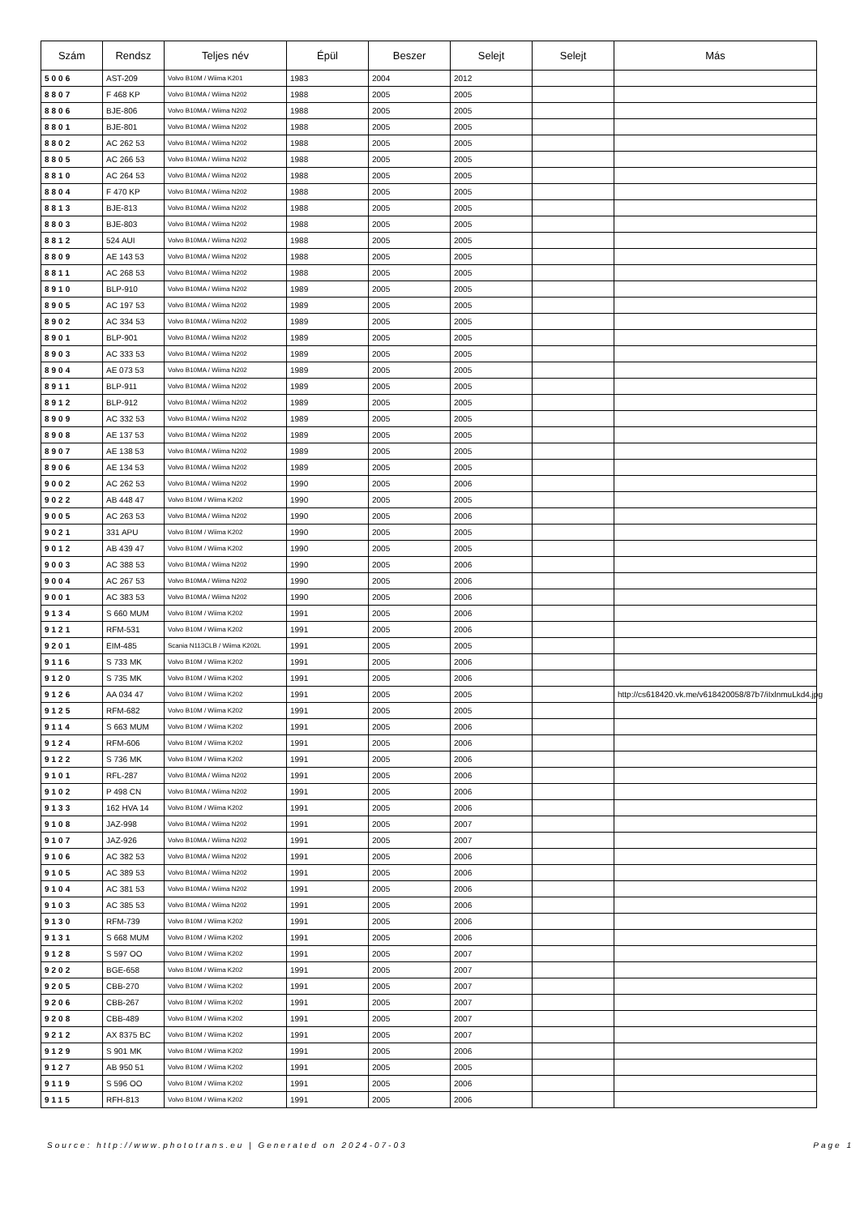| Szám | Rendsz | Teljes név | Épül | Beszer | Selejt | Selejt | Más |
| --- | --- | --- | --- | --- | --- | --- | --- |
| 5006 | AST-209 | Volvo B10M / Wiima K201 | 1983 | 2004 | 2012 | | |
| 8807 | F 468 KP | Volvo B10MA / Wiima N202 | 1988 | 2005 | 2005 | | |
| 8806 | BJE-806 | Volvo B10MA / Wiima N202 | 1988 | 2005 | 2005 | | |
| 8801 | BJE-801 | Volvo B10MA / Wiima N202 | 1988 | 2005 | 2005 | | |
| 8802 | AC 262 53 | Volvo B10MA / Wiima N202 | 1988 | 2005 | 2005 | | |
| 8805 | AC 266 53 | Volvo B10MA / Wiima N202 | 1988 | 2005 | 2005 | | |
| 8810 | AC 264 53 | Volvo B10MA / Wiima N202 | 1988 | 2005 | 2005 | | |
| 8804 | F 470 KP | Volvo B10MA / Wiima N202 | 1988 | 2005 | 2005 | | |
| 8813 | BJE-813 | Volvo B10MA / Wiima N202 | 1988 | 2005 | 2005 | | |
| 8803 | BJE-803 | Volvo B10MA / Wiima N202 | 1988 | 2005 | 2005 | | |
| 8812 | 524 AUI | Volvo B10MA / Wiima N202 | 1988 | 2005 | 2005 | | |
| 8809 | AE 143 53 | Volvo B10MA / Wiima N202 | 1988 | 2005 | 2005 | | |
| 8811 | AC 268 53 | Volvo B10MA / Wiima N202 | 1988 | 2005 | 2005 | | |
| 8910 | BLP-910 | Volvo B10MA / Wiima N202 | 1989 | 2005 | 2005 | | |
| 8905 | AC 197 53 | Volvo B10MA / Wiima N202 | 1989 | 2005 | 2005 | | |
| 8902 | AC 334 53 | Volvo B10MA / Wiima N202 | 1989 | 2005 | 2005 | | |
| 8901 | BLP-901 | Volvo B10MA / Wiima N202 | 1989 | 2005 | 2005 | | |
| 8903 | AC 333 53 | Volvo B10MA / Wiima N202 | 1989 | 2005 | 2005 | | |
| 8904 | AE 073 53 | Volvo B10MA / Wiima N202 | 1989 | 2005 | 2005 | | |
| 8911 | BLP-911 | Volvo B10MA / Wiima N202 | 1989 | 2005 | 2005 | | |
| 8912 | BLP-912 | Volvo B10MA / Wiima N202 | 1989 | 2005 | 2005 | | |
| 8909 | AC 332 53 | Volvo B10MA / Wiima N202 | 1989 | 2005 | 2005 | | |
| 8908 | AE 137 53 | Volvo B10MA / Wiima N202 | 1989 | 2005 | 2005 | | |
| 8907 | AE 138 53 | Volvo B10MA / Wiima N202 | 1989 | 2005 | 2005 | | |
| 8906 | AE 134 53 | Volvo B10MA / Wiima N202 | 1989 | 2005 | 2005 | | |
| 9002 | AC 262 53 | Volvo B10MA / Wiima N202 | 1990 | 2005 | 2006 | | |
| 9022 | AB 448 47 | Volvo B10M / Wiima K202 | 1990 | 2005 | 2005 | | |
| 9005 | AC 263 53 | Volvo B10MA / Wiima N202 | 1990 | 2005 | 2006 | | |
| 9021 | 331 APU | Volvo B10M / Wiima K202 | 1990 | 2005 | 2005 | | |
| 9012 | AB 439 47 | Volvo B10M / Wiima K202 | 1990 | 2005 | 2005 | | |
| 9003 | AC 388 53 | Volvo B10MA / Wiima N202 | 1990 | 2005 | 2006 | | |
| 9004 | AC 267 53 | Volvo B10MA / Wiima N202 | 1990 | 2005 | 2006 | | |
| 9001 | AC 383 53 | Volvo B10MA / Wiima N202 | 1990 | 2005 | 2006 | | |
| 9134 | S 660 MUM | Volvo B10M / Wiima K202 | 1991 | 2005 | 2006 | | |
| 9121 | RFM-531 | Volvo B10M / Wiima K202 | 1991 | 2005 | 2006 | | |
| 9201 | EIM-485 | Scania N113CLB / Wiima K202L | 1991 | 2005 | 2005 | | |
| 9116 | S 733 MK | Volvo B10M / Wiima K202 | 1991 | 2005 | 2006 | | |
| 9120 | S 735 MK | Volvo B10M / Wiima K202 | 1991 | 2005 | 2006 | | |
| 9126 | AA 034 47 | Volvo B10M / Wiima K202 | 1991 | 2005 | 2005 | | http://cs618420.vk.me/v618420058/87b7/iIxlnmuLkd4.jpg |
| 9125 | RFM-682 | Volvo B10M / Wiima K202 | 1991 | 2005 | 2005 | | |
| 9114 | S 663 MUM | Volvo B10M / Wiima K202 | 1991 | 2005 | 2006 | | |
| 9124 | RFM-606 | Volvo B10M / Wiima K202 | 1991 | 2005 | 2006 | | |
| 9122 | S 736 MK | Volvo B10M / Wiima K202 | 1991 | 2005 | 2006 | | |
| 9101 | RFL-287 | Volvo B10MA / Wiima N202 | 1991 | 2005 | 2006 | | |
| 9102 | P 498 CN | Volvo B10MA / Wiima N202 | 1991 | 2005 | 2006 | | |
| 9133 | 162 HVA 14 | Volvo B10M / Wiima K202 | 1991 | 2005 | 2006 | | |
| 9108 | JAZ-998 | Volvo B10MA / Wiima N202 | 1991 | 2005 | 2007 | | |
| 9107 | JAZ-926 | Volvo B10MA / Wiima N202 | 1991 | 2005 | 2007 | | |
| 9106 | AC 382 53 | Volvo B10MA / Wiima N202 | 1991 | 2005 | 2006 | | |
| 9105 | AC 389 53 | Volvo B10MA / Wiima N202 | 1991 | 2005 | 2006 | | |
| 9104 | AC 381 53 | Volvo B10MA / Wiima N202 | 1991 | 2005 | 2006 | | |
| 9103 | AC 385 53 | Volvo B10MA / Wiima N202 | 1991 | 2005 | 2006 | | |
| 9130 | RFM-739 | Volvo B10M / Wiima K202 | 1991 | 2005 | 2006 | | |
| 9131 | S 668 MUM | Volvo B10M / Wiima K202 | 1991 | 2005 | 2006 | | |
| 9128 | S 597 OO | Volvo B10M / Wiima K202 | 1991 | 2005 | 2007 | | |
| 9202 | BGE-658 | Volvo B10M / Wiima K202 | 1991 | 2005 | 2007 | | |
| 9205 | CBB-270 | Volvo B10M / Wiima K202 | 1991 | 2005 | 2007 | | |
| 9206 | CBB-267 | Volvo B10M / Wiima K202 | 1991 | 2005 | 2007 | | |
| 9208 | CBB-489 | Volvo B10M / Wiima K202 | 1991 | 2005 | 2007 | | |
| 9212 | AX 8375 BC | Volvo B10M / Wiima K202 | 1991 | 2005 | 2007 | | |
| 9129 | S 901 MK | Volvo B10M / Wiima K202 | 1991 | 2005 | 2006 | | |
| 9127 | AB 950 51 | Volvo B10M / Wiima K202 | 1991 | 2005 | 2005 | | |
| 9119 | S 596 OO | Volvo B10M / Wiima K202 | 1991 | 2005 | 2006 | | |
| 9115 | RFH-813 | Volvo B10M / Wiima K202 | 1991 | 2005 | 2006 | | |
Source: http://www.phototrans.eu | Generated on 2024-07-03 Page 1